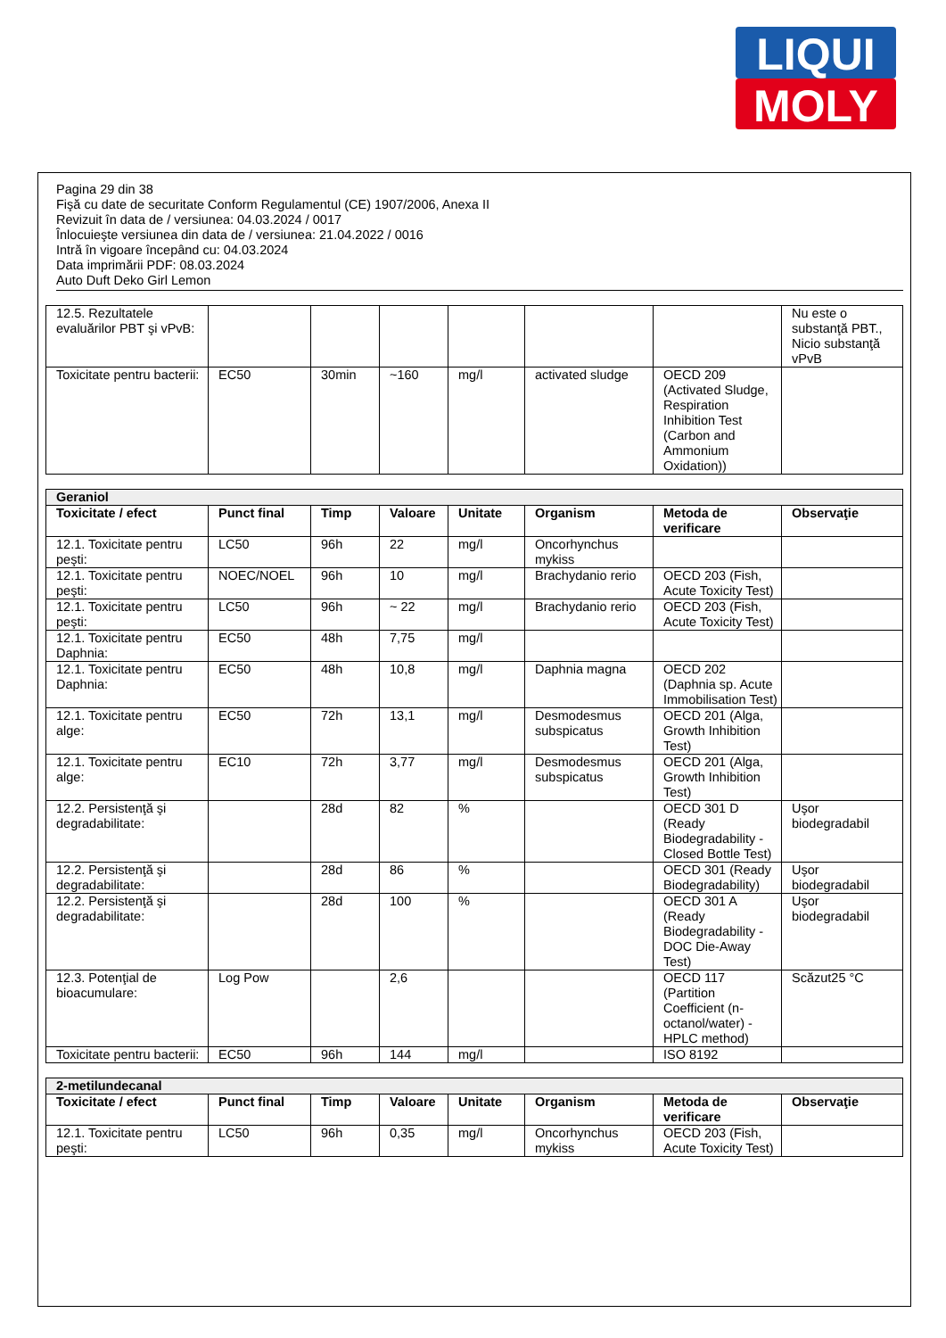LIQUI
MOLY
Pagina 29 din 38
Fişă cu date de securitate Conform Regulamentul (CE) 1907/2006, Anexa II
Revizuit în data de / versiunea: 04.03.2024 / 0017
Înlocuieşte versiunea din data de / versiunea: 21.04.2022 / 0016
Intră în vigoare începând cu: 04.03.2024
Data imprimării PDF: 08.03.2024
Auto Duft Deko Girl Lemon
| 12.5. Rezultatele evaluărilor PBT şi vPvB: | | | | | | | Nu este o substanţă PBT., Nicio substanţă vPvB |
| Toxicitate pentru bacterii: | EC50 | 30min | ~160 | mg/l | activated sludge | OECD 209 (Activated Sludge, Respiration Inhibition Test (Carbon and Ammonium Oxidation)) | |
| Geraniol | | | | | | | |
| Toxicitate / efect | Punct final | Timp | Valoare | Unitate | Organism | Metoda de verificare | Observaţie |
| 12.1. Toxicitate pentru peşti: | LC50 | 96h | 22 | mg/l | Oncorhynchus mykiss | | |
| 12.1. Toxicitate pentru peşti: | NOEC/NOEL | 96h | 10 | mg/l | Brachydanio rerio | OECD 203 (Fish, Acute Toxicity Test) | |
| 12.1. Toxicitate pentru peşti: | LC50 | 96h | ~ 22 | mg/l | Brachydanio rerio | OECD 203 (Fish, Acute Toxicity Test) | |
| 12.1. Toxicitate pentru Daphnia: | EC50 | 48h | 7,75 | mg/l | | | |
| 12.1. Toxicitate pentru Daphnia: | EC50 | 48h | 10,8 | mg/l | Daphnia magna | OECD 202 (Daphnia sp. Acute Immobilisation Test) | |
| 12.1. Toxicitate pentru alge: | EC50 | 72h | 13,1 | mg/l | Desmodesmus subspicatus | OECD 201 (Alga, Growth Inhibition Test) | |
| 12.1. Toxicitate pentru alge: | EC10 | 72h | 3,77 | mg/l | Desmodesmus subspicatus | OECD 201 (Alga, Growth Inhibition Test) | |
| 12.2. Persistenţă şi degradabilitate: | | 28d | 82 | % | | OECD 301 D (Ready Biodegradability - Closed Bottle Test) | Uşor biodegradabil |
| 12.2. Persistenţă şi degradabilitate: | | 28d | 86 | % | | OECD 301 (Ready Biodegradability) | Uşor biodegradabil |
| 12.2. Persistenţă şi degradabilitate: | | 28d | 100 | % | | OECD 301 A (Ready Biodegradability - DOC Die-Away Test) | Uşor biodegradabil |
| 12.3. Potenţial de bioacumulare: | Log Pow | | 2,6 | | | OECD 117 (Partition Coefficient (n-octanol/water) - HPLC method) | Scăzut25 °C |
| Toxicitate pentru bacterii: | EC50 | 96h | 144 | mg/l | | ISO 8192 | |
| 2-metilundecanal | | | | | | | |
| Toxicitate / efect | Punct final | Timp | Valoare | Unitate | Organism | Metoda de verificare | Observaţie |
| 12.1. Toxicitate pentru peşti: | LC50 | 96h | 0,35 | mg/l | Oncorhynchus mykiss | OECD 203 (Fish, Acute Toxicity Test) | |